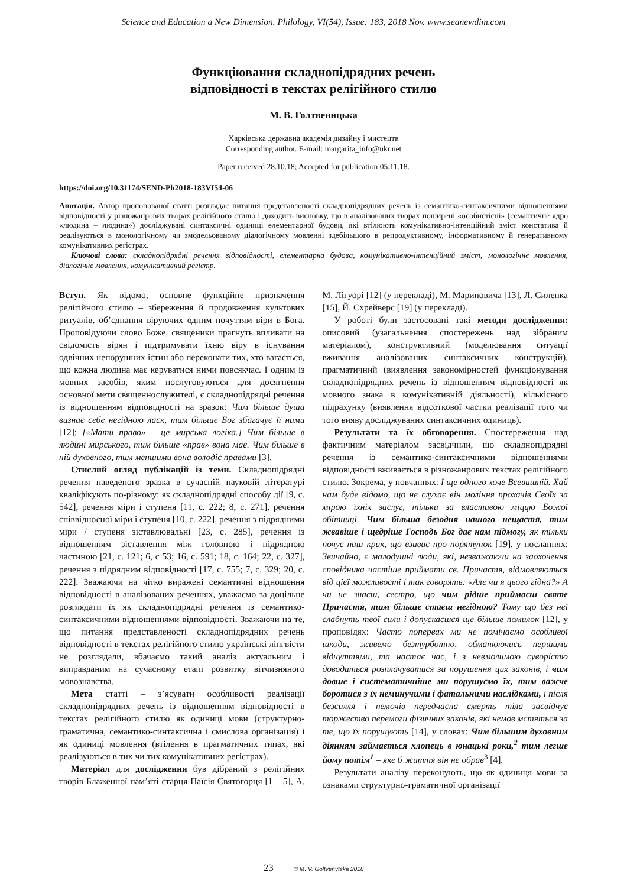Science and Education a New Dimension. Philology, VI(54), Issue: 183, 2018 Nov. www.seanewdim.com
Функціювання складнопідрядних речень
відповідності в текстах релігійного стилю
М. В. Голтвеницька
Харківська державна академія дизайну і мистецтв
Corresponding author. E-mail: margarita_info@ukr.net
Paper received 28.10.18; Accepted for publication 05.11.18.
https://doi.org/10.31174/SEND-Ph2018-183VI54-06
Анотація. Автор пропонованої статті розглядає питання представленості складнопідрядних речень із семантико-синтаксичними відношеннями відповідності у різножанрових творах релігійного стилю і доходить висновку, що в аналізованих творах поширені «особистісні» (семантичне ядро «людина – людина») досліджувані синтаксичні одиниці елементарної будови, які втілюють комунікативно-інтенційний зміст констатива й реалізуються в монологічному чи змодельованому діалогічному мовленні здебільшого в репродуктивному, інформативному й генеративному комунікативних регістрах.
Ключові слова: складнопідрядні речення відповідності, елементарна будова, комунікативно-інтенційний зміст, монологічне мовлення, діалогічне мовлення, комунікативний регістр.
Вступ. Як відомо, основне функційне призначення релігійного стилю – збереження й продовження культових ритуалів, об’єднання віруючих одним почуттям віри в Бога. Проповідуючи слово Боже, священики прагнуть впливати на свідомість вірян і підтримувати їхню віру в існування одвічних непорушних істин або переконати тих, хто вагається, що кожна людина має керуватися ними повсякчас. І одним із мовних засобів, яким послуговуються для досягнення основної мети священнослужителі, є складнопідрядні речення із відношенням відповідності на зразок: Чим більше душа визнає себе негідною ласк, тим більше Бог збагачує її ними [12]; [«Мати право» – це мирська логіка.] Чим більше в людині мирського, тим більше «прав» вона має. Чим більше в ній духовного, тим меншими вона володіє правами [3].
Стислий огляд публікацій із теми. Складнопідрядні речення наведеного зразка в сучасній науковій літературі кваліфікують по-різному: як складнопідрядні способу дії [9, с. 542], речення міри і ступеня [11, с. 222; 8, с. 271], речення співвідносної міри і ступеня [10, с. 222], речення з підрядними міри / ступеня зіставлювальні [23, с. 285], речення із відношенням зіставлення між головною і підрядною частиною [21, с. 121; 6, с 53; 16, с. 591; 18, с. 164; 22, с. 327], речення з підрядним відповідності [17, с. 755; 7, с. 329; 20, с. 222]. Зважаючи на чітко виражені семантичні відношення відповідності в аналізованих реченнях, уважаємо за доцільне розглядати їх як складнопідрядні речення із семантико-синтаксичними відношеннями відповідності. Зважаючи на те, що питання представленості складнопідрядних речень відповідності в текстах релігійного стилю українські лінгвісти не розглядали, вбачаємо такий аналіз актуальним і виправданим на сучасному етапі розвитку вітчизняного мовознавства.
Мета статті – з’ясувати особливості реалізації складнопідрядних речень із відношенням відповідності в текстах релігійного стилю як одиниці мови (структурно-граматична, семантико-синтаксична і смислова організація) і як одиниці мовлення (втілення в прагматичних типах, які реалізуються в тих чи тих комунікативних регістрах).
Матеріал для дослідження був дібраний з релігійних творів Блаженної пам’яті старця Паїсія Святогорця [1 – 5], А. М. Лігуорі [12] (у перекладі), М. Мариновича [13], Л. Силенка [15], Й. Схрейверс [19] (у перекладі).
У роботі були застосовані такі методи дослідження: описовий (узагальнення спостережень над зібраним матеріалом), конструктивний (моделювання ситуації вживання аналізованих синтаксичних конструкцій), прагматичний (виявлення закономірностей функціонування складнопідрядних речень із відношенням відповідності як мовного знака в комунікативній діяльності), кількісного підрахунку (виявлення відсоткової частки реалізації того чи того вияву досліджуваних синтаксичних одиниць).
Результати та їх обговорення. Спостереження над фактичним матеріалом засвідчили, що складнопідрядні речення із семантико-синтаксичними відношеннями відповідності вживається в різножанрових текстах релігійного стилю. Зокрема, у повчаннях: І ще одного хоче Всевишній. Хай нам буде відомо, що не слухає він моління прохачів Своїх за мірою їхніх заслуг, тільки за властивою міццю Божої обітниці. Чим більша безодня нашого нещастя, тим жвавіше і щедріше Господь Бог дає нам підмогу, як тільки почує наш крик, що взиває про порятунок [19], у посланнях: Звичайно, є малодушні люди, які, незважаючи на заохочення сповідника частіше приймати св. Причастя, відмовляються від цієї можливості і так говорять: «Але чи я цього гідна?» А чи не знаєш, сестро, що чим рідше приймаєш святе Причастя, тим більше стаєш негідною? Тому що без неї слабнуть твої сили і допускаєшся ще більше помилок [12], у проповідях: Часто поперваx ми не помічаємо особливої шкоди, живемо безтурботно, обманюючись першими відчуттями, та настає час, і з невмолимою суворістю доводиться розплачуватися за порушення цих законів, і чим довше і систематичніше ми порушуємо їх, тим важче боротися з їх неминучими і фатальними наслідками, і після безсилля і немочів передчасна смерть тіла засвідчує торжество перемоги фізичних законів, які немов мстяться за те, що їх порушують [14], у словах: Чим більшим духовним діянням займається хлопець в юнацькі роки,<sup>2</sup> тим легше йому потім<sup>1</sup> – яке б життя він не обрав<sup>3</sup> [4].
Результати аналізу переконують, що як одиниця мови за ознаками структурно-граматичної організації
23 © M. V. Goltvenytska 2018